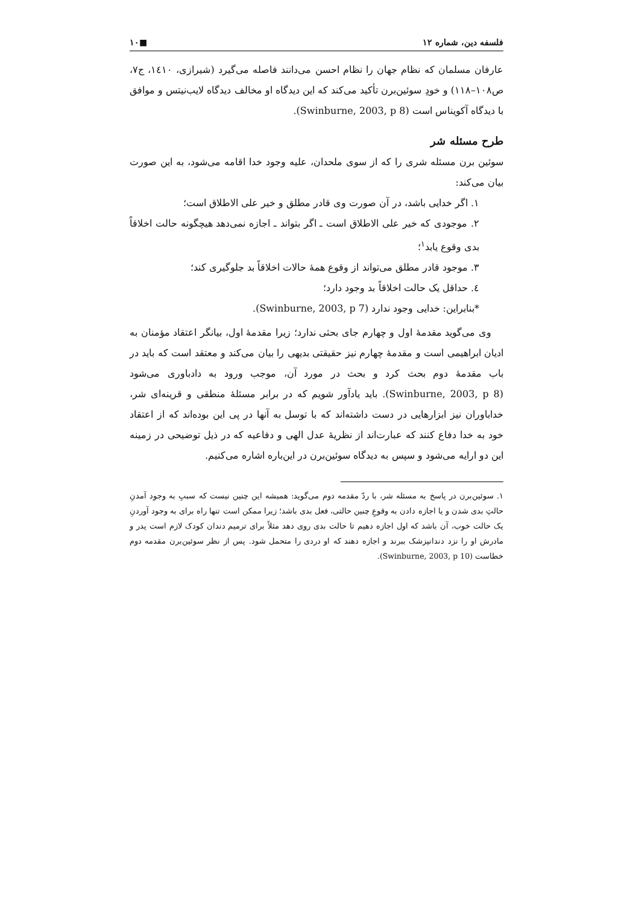فلسفه دین، شماره ۱۲ ■۱۰
عارفان مسلمان که نظام جهان را نظام احسن می‌دانند فاصله می‌گیرد (شیرازی، ۱٤۱۰، ج۷، ص۱۰۸–۱۱۸) و خودِ سوئین‌برن تأکید می‌کند که این دیدگاه او مخالف دیدگاه لایب‌نیتس و موافق با دیدگاه آکویناس است (Swinburne, 2003, p 8).
طرح مسئله شر
سوئین برن مسئله شری را که از سوی ملحدان، علیه وجود خدا اقامه می‌شود، به این صورت بیان می‌کند:
۱. اگر خدایی باشد، در آن صورت وی قادر مطلق و خیر علی الاطلاق است؛
۲. موجودی که خیر علی الاطلاق است ـ اگر بتواند ـ اجازه نمی‌دهد هیچگونه حالت اخلاقاً بدی وقوع یابد<sup>۱</sup>؛
۳. موجود قادر مطلق می‌تواند از وقوع همهٔ حالات اخلاقاً بد جلوگیری کند؛
٤. حداقل یک حالت اخلاقاً بد وجود دارد؛
*بنابراین: خدایی وجود ندارد (Swinburne, 2003, p 7).
وی می‌گوید مقدمهٔ اول و چهارم جای بحثی ندارد؛ زیرا مقدمهٔ اول، بیانگر اعتقاد مؤمنان به ادیان ابراهیمی است و مقدمهٔ چهارم نیز حقیقتی بدیهی را بیان می‌کند و معتقد است که باید در باب مقدمهٔ دوم بحث کرد و بحث در مورد آن، موجب ورود به دادباوری می‌شود (Swinburne, 2003, p 8). باید یادآور شویم که در برابر مسئلهٔ منطقی و قرینه‌ای شر، خداباوران نیز ابزارهایی در دست داشته‌اند که با توسل به آنها در پی این بوده‌اند که از اعتقاد خود به خدا دفاع کنند که عبارت‌اند از نظریهٔ عدل الهی و دفاعیه که در ذیل توضیحی در زمینه این دو ارایه می‌شود و سپس به دیدگاه سوئین‌برن در این‌باره اشاره می‌کنیم.
۱. سوئین‌برن در پاسخ به مسئله شر، با ردّ مقدمه دوم می‌گوید: همیشه این چنین نیست که سببِ به وجود آمدنِ حالتِ بدی شدن و یا اجازه دادن به وقوعِ چنین حالتی، فعل بدی باشد؛ زیرا ممکن است تنها راه برای به وجود آوردنِ یک حالت خوب، آن باشد که اول اجازه دهیم تا حالت بدی روی دهد مثلاً برای ترمیم دندان کودک لازم است پدر و مادرش او را نزد دندانپزشک ببرند و اجازه دهند که او دردی را متحمل شود. پس از نظر سوئین‌برن مقدمه دوم خطاست (Swinburne, 2003, p 10).